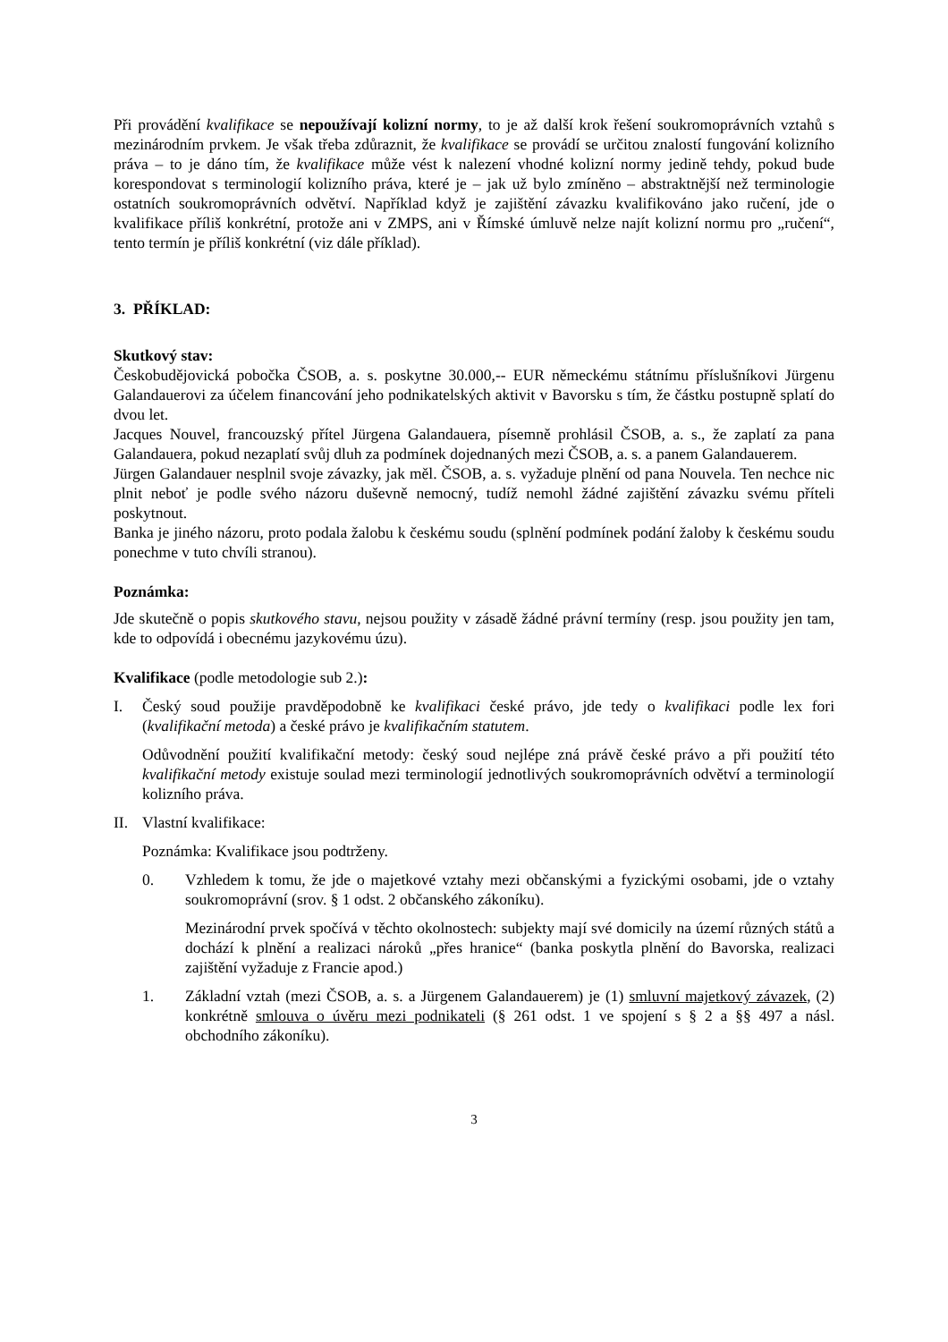Při provádění kvalifikace se nepoužívají kolizní normy, to je až další krok řešení soukromoprávních vztahů s mezinárodním prvkem. Je však třeba zdůraznit, že kvalifikace se provádí se určitou znalostí fungování kolizního práva – to je dáno tím, že kvalifikace může vést k nalezení vhodné kolizní normy jedině tehdy, pokud bude korespondovat s terminologií kolizního práva, které je – jak už bylo zmíněno – abstraktnější než terminologie ostatních soukromoprávních odvětví. Například když je zajištění závazku kvalifikováno jako ručení, jde o kvalifikace příliš konkrétní, protože ani v ZMPS, ani v Římské úmluvě nelze najít kolizní normu pro „ručení“, tento termín je příliš konkrétní (viz dále příklad).
3. PŘÍKLAD:
Skutkový stav:
Českobudějovická pobočka ČSOB, a. s. poskytne 30.000,-- EUR německému státnímu příslušníkovi Jürgenu Galandauerovi za účelem financování jeho podnikatelských aktivit v Bavorsku s tím, že částku postupně splatí do dvou let.
Jacques Nouvel, francouzský přítel Jürgena Galandauera, písemně prohlásil ČSOB, a. s., že zaplatí za pana Galandauera, pokud nezaplatí svůj dluh za podmínek dojednaných mezi ČSOB, a. s. a panem Galandauerem.
Jürgen Galandauer nesplnil svoje závazky, jak měl. ČSOB, a. s. vyžaduje plnění od pana Nouvela. Ten nechce nic plnit neboť je podle svého názoru duševně nemocný, tudíž nemohl žádné zajištění závazku svému příteli poskytnout.
Banka je jiného názoru, proto podala žalobu k českému soudu (splnění podmínek podání žaloby k českému soudu ponechme v tuto chvíli stranou).
Poznámka:
Jde skutečně o popis skutkového stavu, nejsou použity v zásadě žádné právní termíny (resp. jsou použity jen tam, kde to odpovídá i obecnému jazykovému úzu).
Kvalifikace (podle metodologie sub 2.):
I. Český soud použije pravděpodobně ke kvalifikaci české právo, jde tedy o kvalifikaci podle lex fori (kvalifikační metoda) a české právo je kvalifikačním statutem.
Odůvodnění použití kvalifikační metody: český soud nejlépe zná právě české právo a při použití této kvalifikační metody existuje soulad mezi terminologií jednotlivých soukromoprávních odvětví a terminologií kolizního práva.
II. Vlastní kvalifikace:
Poznámka: Kvalifikace jsou podtrženy.
0. Vzhledem k tomu, že jde o majetkové vztahy mezi občanskými a fyzickými osobami, jde o vztahy soukromoprávní (srov. § 1 odst. 2 občanského zákoníku).
Mezinárodní prvek spočívá v těchto okolnostech: subjekty mají své domicily na území různých států a dochází k plnění a realizaci nároků „přes hranice“ (banka poskytla plnění do Bavorska, realizaci zajištění vyžaduje z Francie apod.)
1. Základní vztah (mezi ČSOB, a. s. a Jürgenem Galandauerem) je (1) smluvní majetkový závazek, (2) konkrétně smlouva o úvěru mezi podnikateli (§ 261 odst. 1 ve spojení s § 2 a §§ 497 a násl. obchodního zákoníku).
3